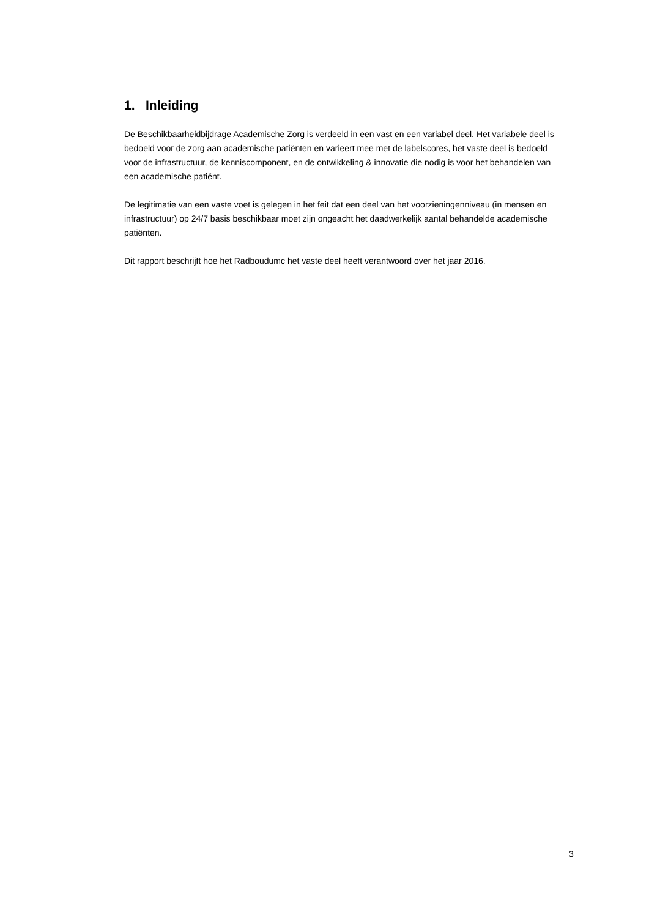1. Inleiding
De Beschikbaarheidbijdrage Academische Zorg is verdeeld in een vast en een variabel deel. Het variabele deel is bedoeld voor de zorg aan academische patiënten en varieert mee met de labelscores, het vaste deel is bedoeld voor de infrastructuur, de kenniscomponent, en de ontwikkeling & innovatie die nodig is voor het behandelen van een academische patiënt.
De legitimatie van een vaste voet is gelegen in het feit dat een deel van het voorzieningenniveau (in mensen en infrastructuur) op 24/7 basis beschikbaar moet zijn ongeacht het daadwerkelijk aantal behandelde academische patiënten.
Dit rapport beschrijft hoe het Radboudumc het vaste deel heeft verantwoord over het jaar 2016.
3